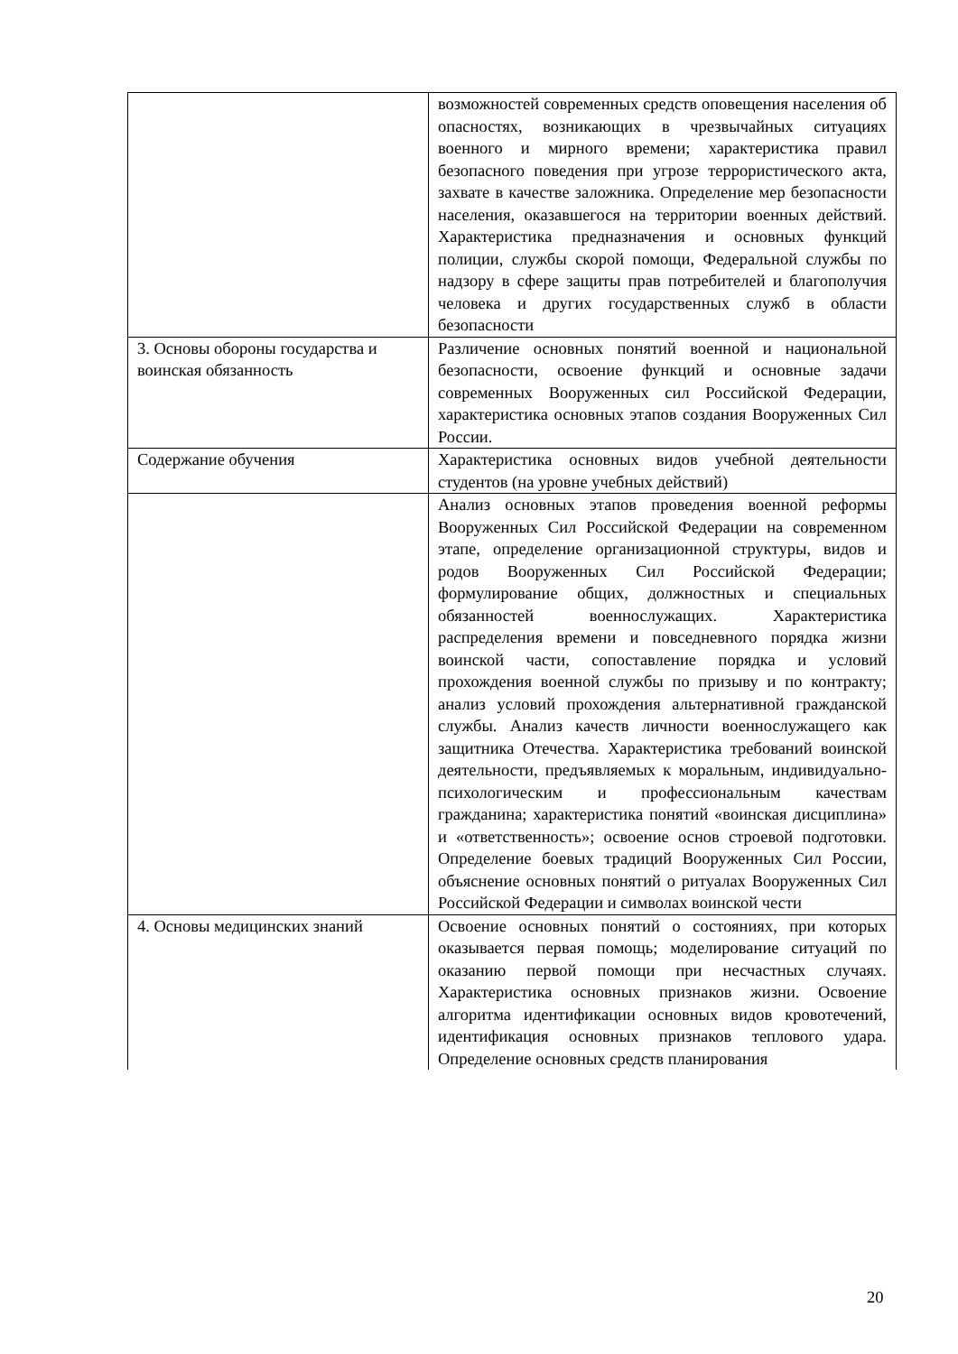| | возможностей современных средств оповещения населения об опасностях, возникающих в чрезвычайных ситуациях военного и мирного времени; характеристика правил безопасного поведения при угрозе террористического акта, захвате в качестве заложника. Определение мер безопасности населения, оказавшегося на территории военных действий. Характеристика предназначения и основных функций полиции, службы скорой помощи, Федеральной службы по надзору в сфере защиты прав потребителей и благополучия человека и других государственных служб в области безопасности |
| 3. Основы обороны государства и воинская обязанность | Различение основных понятий военной и национальной безопасности, освоение функций и основные задачи современных Вооруженных сил Российской Федерации, характеристика основных этапов создания Вооруженных Сил России. |
| Содержание обучения | Характеристика основных видов учебной деятельности студентов (на уровне учебных действий) |
| | Анализ основных этапов проведения военной реформы Вооруженных Сил Российской Федерации на современном этапе, определение организационной структуры, видов и родов Вооруженных Сил Российской Федерации; формулирование общих, должностных и специальных обязанностей военнослужащих. Характеристика распределения времени и повседневного порядка жизни воинской части, сопоставление порядка и условий прохождения военной службы по призыву и по контракту; анализ условий прохождения альтернативной гражданской службы. Анализ качеств личности военнослужащего как защитника Отечества. Характеристика требований воинской деятельности, предъявляемых к моральным, индивидуально-психологическим и профессиональным качествам гражданина; характеристика понятий «воинская дисциплина» и «ответственность»; освоение основ строевой подготовки. Определение боевых традиций Вооруженных Сил России, объяснение основных понятий о ритуалах Вооруженных Сил Российской Федерации и символах воинской чести |
| 4. Основы медицинских знаний | Освоение основных понятий о состояниях, при которых оказывается первая помощь; моделирование ситуаций по оказанию первой помощи при несчастных случаях. Характеристика основных признаков жизни. Освоение алгоритма идентификации основных видов кровотечений, идентификация основных признаков теплового удара. Определение основных средств планирования |
20